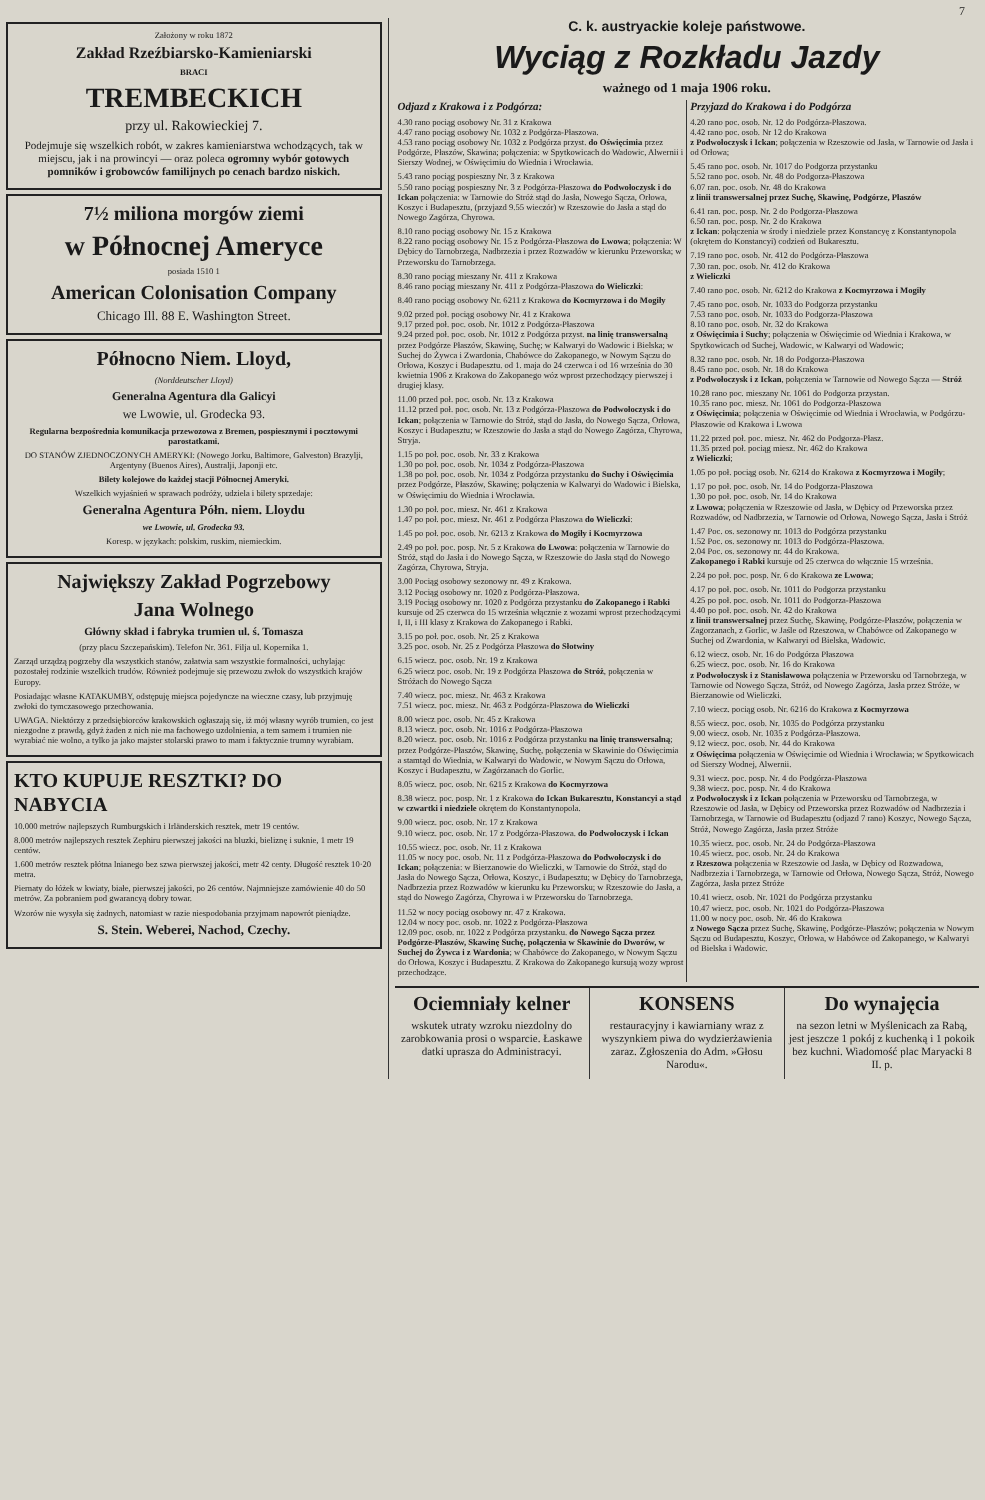7
Założony w roku 1872
Zakład Rzeźbiarsko-Kamieniarski
BRACI
TREMBECKICH
przy ul. Rakowieckiej 7.
Podejmuje się wszelkich robót, w zakres kamieniarstwa wchodzących, tak w miejscu, jak i na prowincyi — oraz poleca ogromny wybór gotowych pomników i grobowców familijnych po cenach bardzo niskich.
7½ miliona morgów ziemi
w Północnej Ameryce
posiada 1510 1
American Colonisation Company
Chicago Ill. 88 E. Washington Street.
Północno Niem. Lloyd,
(Norddeutscher Lloyd)
Generalna Agentura dla Galicyi
we Lwowie, ul. Grodecka 93.
Regularna bezpośrednia komunikacja przewozowa z Bremen, pospiesznymi i pocztowymi parostatkami.
DO STANÓW ZJEDNOCZONYCH AMERYKI: (Nowego Jorku, Baltimore, Galveston) Brazylji, Argentyny (Buenos Aires), Australji, Japonji etc.
Bilety kolejowe do każdej stacji Północnej Ameryki.
Wszelkich wyjaśnień w sprawach podróży, udziela i bilety sprzedaje:
Generalna Agentura Półn. niem. Lloydu
we Lwowie, ul. Grodecka 93.
Koresp. w językach: polskim, ruskim, niemieckim.
Największy Zakład Pogrzebowy
Jana Wolnego
Główny skład i fabryka trumien ul. ś. Tomasza
(przy placu Szczepańskim). Telefon Nr. 361. Filja ul. Kopernika 1.
Zarząd urządzą pogrzeby dla wszystkich stanów, załatwia sam wszystkie formalności, uchylając pozostałej rodzinie wszelkich trudów. Również podejmuje się przewozu zwłok do wszystkich krajów Europy.
Posiadając własne KATAKUMBY, odstępuję miejsca pojedyncze na wieczne czasy, lub przyjmuję zwłoki do tymczasowego przechowania.
UWAGA. Niektórzy z przedsiębiorców krakowskich ogłaszają się, iż mój własny wyrób trumien, co jest niezgodne z prawdą, gdyż żaden z nich nie ma fachowego uzdolnienia, a tem samem i trumien nie wyrabiać nie wolno, a tylko ja jako majster stolarski prawo to mam i faktycznie trumny wyrabiam.
KTO KUPUJE RESZTKI? DO NABYCIA
10.000 metrów najlepszych Rumburgskich i Irländerskich resztek, metr 19 centów.
8.000 metrów najlepszych resztek Zephiru pierwszej jakości na bluzki, bieliznę i suknie, 1 metr 19 centów.
1.600 metrów resztek płótna lnianego bez szwa pierwszej jakości, metr 42 centy. Długość resztek 10·20 metra.
Piernaty do łóżek w kwiaty, białe, pierwszej jakości, po 26 centów. Najmniejsze zamówienie 40 do 50 metrów. Za pobraniem pod gwarancyą dobry towar.
Wzorów nie wysyła się żadnych, natomiast w razie niespodobania przyjmam napowrót pieniądze.
S. Stein. Weberei, Nachod, Czechy.
C. k. austryackie koleje państwowe.
Wyciąg z Rozkładu Jazdy
ważnego od 1 maja 1906 roku.
Odjazd z Krakowa i z Podgórza:
4.30 rano pociąg osobowy Nr. 31 z Krakowa
4.47 rano pociąg osobowy Nr. 1032 z Podgórza-Płaszowa.
4.53 rano pociąg osobowy Nr. 1032 z Podgórza przyst. do Oświęcimia przez Podgórze, Płaszów, Skawina; połączenia: w Spytkowicach do Wadowic, Alwernii i Sierszy Wodnej, w Oświęcimiu do Wiednia i Wrocławia.
5.43 rano pociąg pospieszny Nr. 3 z Krakowa
5.50 rano pociąg pospieszny Nr. 3 z Podgórza-Płaszowa do Podwołoczysk i do Ickan połączenia: w Tarnowie do Stróż stąd do Jasła, Nowego Sącza, Orłowa, Koszyc i Budapesztu, (przyjazd 9.55 wieczór) w Rzeszowie do Jasła a stąd do Nowego Zagórza, Chyrowa.
8.10 rano pociąg osobowy Nr. 15 z Krakowa
8.22 rano pociąg osobowy Nr. 15 z Podgórza-Płaszowa do Lwowa; połączenia: W Dębicy do Tarnobrzega, Nadbrzezia i przez Rozwadów w kierunku Przeworska; w Przeworsku do Tarnobrzega.
8.30 rano pociąg mieszany Nr. 411 z Krakowa
8.46 rano pociąg mieszany Nr. 411 z Podgórza-Płaszowa do Wieliczki:
8.40 rano pociąg osobowy Nr. 6211 z Krakowa do Kocmyrzowa i do Mogiły
9.02 przed poł. pociąg osobowy Nr. 41 z Krakowa
9.17 przed poł. poc. osob. Nr. 1012 z Podgórza-Płaszowa
9.24 przed poł. poc. osob. Nr. 1012 z Podgórza przyst. na linię transwersalną przez Podgórze Płaszów, Skawinę, Suchę; w Kalwaryi do Wadowic i Bielska; w Suchej do Żywca i Zwardonia, Chabówce do Zakopanego, w Nowym Sączu do Orłowa, Koszyc i Budapesztu. od 1. maja do 24 czerwca i od 16 września do 30 kwietnia 1906 z Krakowa do Zakopanego wóz wprost przechodzący pierwszej i drugiej klasy.
11.00 przed poł. poc. osob. Nr. 13 z Krakowa
11.12 przed poł. poc. osob. Nr. 13 z Podgórza-Płaszowa do Podwołoczysk i do Ickan; połączenia w Tarnowie do Stróż, stąd do Jasła, do Nowego Sącza, Orłowa, Koszyc i Budapesztu; w Rzeszowie do Jasła a stąd do Nowego Zagórza, Chyrowa, Stryja.
1.15 po poł. poc. osob. Nr. 33 z Krakowa
1.30 po poł. poc. osob. Nr. 1034 z Podgórza-Płaszowa
1.38 po poł. poc. osob. Nr. 1034 z Podgórza przystanku do Suchy i Oświęcimia przez Podgórze, Płaszów, Skawinę; połączenia w Kalwaryi do Wadowic i Bielska, w Oświęcimiu do Wiednia i Wrocławia.
1.30 po poł. poc. miesz. Nr. 461 z Krakowa
1.47 po poł. poc. miesz. Nr. 461 z Podgórza Płaszowa do Wieliczki:
1.45 po poł. poc. osob. Nr. 6213 z Krakowa do Mogiły i Kocmyrzowa
2.49 po poł. poc. posp. Nr. 5 z Krakowa do Lwowa: połączenia w Tarnowie do Stróż, stąd do Jasła i do Nowego Sącza, w Rzeszowie do Jasła stąd do Nowego Zagórza, Chyrowa, Stryja.
3.00 Pociąg osobowy sezonowy nr. 49 z Krakowa.
3.12 Pociąg osobowy nr. 1020 z Podgórza-Płaszowa.
3.19 Pociąg osobowy nr. 1020 z Podgórza przystanku do Zakopanego i Rabki kursuje od 25 czerwca do 15 września włącznie z wozami wprost przechodzącymi I, II, i III klasy z Krakowa do Zakopanego i Rabki.
3.15 po poł. poc. osob. Nr. 25 z Krakowa
3.25 poc. osob. Nr. 25 z Podgórza Płaszowa do Słotwiny
6.15 wiecz. poc. osob. Nr. 19 z Krakowa
6.25 wiecz poc. osob. Nr. 19 z Podgórza Płaszowa do Stróż, połączenia w Stróżach do Nowego Sącza
7.40 wiecz. poc. miesz. Nr. 463 z Krakowa
7.51 wiecz. poc. miesz. Nr. 463 z Podgórza-Płaszowa do Wieliczki
8.00 wiecz poc. osob. Nr. 45 z Krakowa
8.13 wiecz. poc. osob. Nr. 1016 z Podgórza-Płaszowa
8.20 wiecz. poc. osob. Nr. 1016 z Podgórza przystanku na linię transwersalną; przez Podgórze-Płaszów, Skawinę, Suchę, połączenia w Skawinie do Oświęcimia a stamtąd do Wiednia, w Kalwaryi do Wadowic, w Nowym Sączu do Orłowa, Koszyc i Budapesztu, w Zagórzanach do Gorlic.
8.05 wiecz. poc. osob. Nr. 6215 z Krakowa do Kocmyrzowa
8.38 wiecz. poc. posp. Nr. 1 z Krakowa do Ickan Bukaresztu, Konstancyi a stąd w czwartki i niedziele okrętem do Konstantynopola.
9.00 wiecz. poc. osob. Nr. 17 z Krakowa
9.10 wiecz. poc. osob. Nr. 17 z Podgórza-Płaszowa. do Podwołoczysk i Ickan
10.55 wiecz. poc. osob. Nr. 11 z Krakowa
11.05 w nocy poc. osob. Nr. 11 z Podgórza-Płaszowa do Podwołoczysk i do Ickan; połączenia: w Bierzanowie do Wieliczki, w Tarnowie do Stróż, stąd do Jasła do Nowego Sącza, Orłowa, Koszyc, i Budapesztu; w Dębicy do Tarnobrzega, Nadbrzezia przez Rozwadów w kierunku ku Przeworsku; w Rzeszowie do Jasła, a stąd do Nowego Zagórza, Chyrowa i w Przeworsku do Tarnobrzega.
11.52 w nocy pociąg osobowy nr. 47 z Krakowa.
12.04 w nocy poc. osob. nr. 1022 z Podgórza-Płaszowa
12.09 poc. osob. nr. 1022 z Podgórza przystanku. do Nowego Sącza przez Podgórze-Płaszów, Skawinę Suchę, połączenia w Skawinie do Dworów, w Suchej do Żywca i z Wardonia; w Chabówce do Zakopanego, w Nowym Sączu do Orłowa, Koszyc i Budapesztu. Z Krakowa do Zakopanego kursują wozy wprost przechodzące.
Przyjazd do Krakowa i do Podgórza
4.20 rano poc. osob. Nr. 12 do Podgórza-Płaszowa.
4.42 rano poc. osob. Nr 12 do Krakowa
z Podwołoczysk i Ickan; połączenia w Rzeszowie od Jasła, w Tarnowie od Jasła i od Orłowa;
5.45 rano poc. osob. Nr. 1017 do Podgorza przystanku
5.52 rano poc. osob. Nr. 48 do Podgorza-Płaszowa
6.07 ran. poc. osob. Nr. 48 do Krakowa
z linii transwersalnej przez Suchę, Skawinę, Podgórze, Płaszów
6.41 ran. poc. posp. Nr. 2 do Podgorza-Płaszowa
6.50 ran. poc. posp. Nr. 2 do Krakowa
z Ickan: połączenia w środy i niedziele przez Konstancyę z Konstantynopola (okrętem do Konstancyi) codzień od Bukaresztu.
7.19 rano poc. osob. Nr. 412 do Podgórza-Płaszowa
7.30 ran. poc. osob. Nr. 412 do Krakowa
z Wieliczki
7.40 rano poc. osob. Nr. 6212 do Krakowa z Kocmyrzowa i Mogiły
7.45 rano poc. osob. Nr. 1033 do Podgorza przystanku
7.53 rano poc. osob. Nr. 1033 do Podgorza-Płaszowa
8.10 rano poc. osob. Nr. 32 do Krakowa
z Oświęcimia i Suchy; połączenia w Oświęcimie od Wiednia i Krakowa, w Spytkowicach od Suchej, Wadowic, w Kalwaryi od Wadowic;
8.32 rano poc. osob. Nr. 18 do Podgorza-Płaszowa
8.45 rano poc. osob. Nr. 18 do Krakowa
z Podwołoczysk i z Ickan, połączenia w Tarnowie od Nowego Sącza — Stróż
10.28 rano poc. mieszany Nr. 1061 do Podgorza przystan.
10.35 rano poc. miesz. Nr. 1061 do Podgorza-Płaszowa
z Oświęcimia; połączenia w Oświęcimie od Wiednia i Wrocławia, w Podgórzu-Płaszowie od Krakowa i Lwowa
11.22 przed poł. poc. miesz. Nr. 462 do Podgorza-Płasz.
11.35 przed poł. pociąg miesz. Nr. 462 do Krakowa
z Wieliczki;
1.05 po poł. pociąg osob. Nr. 6214 do Krakowa z Kocmyrzowa i Mogiły;
1.17 po poł. poc. osob. Nr. 14 do Podgorza-Płaszowa
1.30 po poł. poc. osob. Nr. 14 do Krakowa
z Lwowa; połączenia w Rzeszowie od Jasła, w Dębicy od Przeworska przez Rozwadów, od Nadbrzezia, w Tarnowie od Orłowa, Nowego Sącza, Jasła i Stróż
1.47 Poc. os. sezonowy nr. 1013 do Podgórza przystanku
1.52 Poc. os. sezonowy nr. 1013 do Podgórza-Płaszowa.
2.04 Poc. os. sezonowy nr. 44 do Krakowa.
Zakopanego i Rabki kursuje od 25 czerwca do włącznie 15 września.
2.24 po poł. poc. posp. Nr. 6 do Krakowa ze Lwowa;
4.17 po poł. poc. osob. Nr. 1011 do Podgorza przystanku
4.25 po poł. poc. osob. Nr. 1011 do Podgorza-Płaszowa
4.40 po poł. poc. osob. Nr. 42 do Krakowa
z linii transwersalnej przez Suchę, Skawinę, Podgórze-Płaszów, połączenia w Zagorzanach, z Gorlic, w Jaśle od Rzeszowa, w Chabówce od Zakopanego w Suchej od Zwardonia, w Kalwaryi od Bielska, Wadowic.
6.12 wiecz. osob. Nr. 16 do Podgórza Płaszowa
6.25 wiecz. poc. osob. Nr. 16 do Krakowa
z Podwołoczysk i z Stanisławowa połączenia w Przeworsku od Tarnobrzega, w Tarnowie od Nowego Sącza, Stróż, od Nowego Zagórza, Jasła przez Stróże, w Bierzanowie od Wieliczki.
7.10 wiecz. pociąg osob. Nr. 6216 do Krakowa z Kocmyrzowa
8.55 wiecz. poc. osob. Nr. 1035 do Podgórza przystanku
9.00 wiecz. osob. Nr. 1035 z Podgórza-Płaszowa.
9.12 wiecz. poc. osob. Nr. 44 do Krakowa
z Oświęcima połączenia w Oświęcimie od Wiednia i Wrocławia; w Spytkowicach od Sierszy Wodnej, Alwernii.
9.31 wiecz. poc. posp. Nr. 4 do Podgórza-Płaszowa
9.38 wiecz. poc. posp. Nr. 4 do Krakowa
z Podwołoczysk i z Ickan połączenia w Przeworsku od Tarnobrzega, w Rzeszowie od Jasła, w Dębicy od Przeworska przez Rozwadów od Nadbrzezia i Tarnobrzega, w Tarnowie od Budapesztu (odjazd 7 rano) Koszyc, Nowego Sącza, Stróż, Nowego Zagórza, Jasła przez Stróże
10.35 wiecz. poc. osob. Nr. 24 do Podgórza-Płaszowa
10.45 wiecz. poc. osob. Nr. 24 do Krakowa
z Rzeszowa połączenia w Rzeszowie od Jasła, w Dębicy od Rozwadowa, Nadbrzezia i Tarnobrzega, w Tarnowie od Orłowa, Nowego Sącza, Stróż, Nowego Zagórza, Jasła przez Stróże
10.41 wiecz. osob. Nr. 1021 do Podgórza przystanku
10.47 wiecz. poc. osob. Nr. 1021 do Podgórza-Płaszowa
11.00 w nocy poc. osob. Nr. 46 do Krakowa
z Nowego Sącza przez Suchę, Skawinę, Podgórze-Płaszów; połączenia w Nowym Sączu od Budapesztu, Koszyc, Orłowa, w Habówce od Zakopanego, w Kalwaryi od Bielska i Wadowic.
Ociemniały kelner
wskutek utraty wzroku niezdolny do zarobkowania prosi o wsparcie. Łaskawe datki uprasza do Administracyi.
KONSENS
restauracyjny i kawiarniany wraz z wyszynkiem piwa do wydzierżawienia zaraz. Zgłoszenia do Adm. »Głosu Narodu«.
Do wynajęcia
na sezon letni w Myślenicach za Rabą, jest jeszcze 1 pokój z kuchenką i 1 pokoik bez kuchni. Wiadomość plac Maryacki 8 II. p.